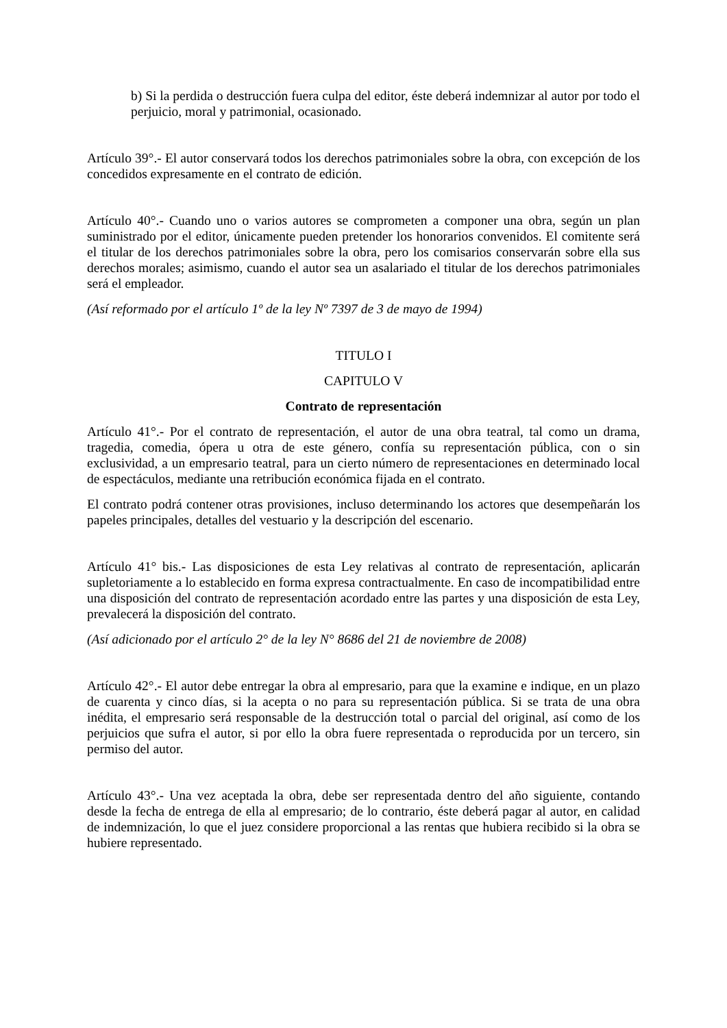b) Si la perdida o destrucción fuera culpa del editor, éste deberá indemnizar al autor por todo el perjuicio, moral y patrimonial, ocasionado.
Artículo 39°.- El autor conservará todos los derechos patrimoniales sobre la obra, con excepción de los concedidos expresamente en el contrato de edición.
Artículo 40°.- Cuando uno o varios autores se comprometen a componer una obra, según un plan suministrado por el editor, únicamente pueden pretender los honorarios convenidos. El comitente será el titular de los derechos patrimoniales sobre la obra, pero los comisarios conservarán sobre ella sus derechos morales; asimismo, cuando el autor sea un asalariado el titular de los derechos patrimoniales será el empleador.
(Así reformado por el artículo 1º de la ley Nº 7397 de 3 de mayo de 1994)
TITULO I
CAPITULO V
Contrato de representación
Artículo 41°.- Por el contrato de representación, el autor de una obra teatral, tal como un drama, tragedia, comedia, ópera u otra de este género, confía su representación pública, con o sin exclusividad, a un empresario teatral, para un cierto número de representaciones en determinado local de espectáculos, mediante una retribución económica fijada en el contrato.
El contrato podrá contener otras provisiones, incluso determinando los actores que desempeñarán los papeles principales, detalles del vestuario y la descripción del escenario.
Artículo 41° bis.- Las disposiciones de esta Ley relativas al contrato de representación, aplicarán supletoriamente a lo establecido en forma expresa contractualmente. En caso de incompatibilidad entre una disposición del contrato de representación acordado entre las partes y una disposición de esta Ley, prevalecerá la disposición del contrato.
(Así adicionado por el artículo 2° de la ley N° 8686 del 21 de noviembre de 2008)
Artículo 42°.- El autor debe entregar la obra al empresario, para que la examine e indique, en un plazo de cuarenta y cinco días, si la acepta o no para su representación pública. Si se trata de una obra inédita, el empresario será responsable de la destrucción total o parcial del original, así como de los perjuicios que sufra el autor, si por ello la obra fuere representada o reproducida por un tercero, sin permiso del autor.
Artículo 43°.- Una vez aceptada la obra, debe ser representada dentro del año siguiente, contando desde la fecha de entrega de ella al empresario; de lo contrario, éste deberá pagar al autor, en calidad de indemnización, lo que el juez considere proporcional a las rentas que hubiera recibido si la obra se hubiere representado.